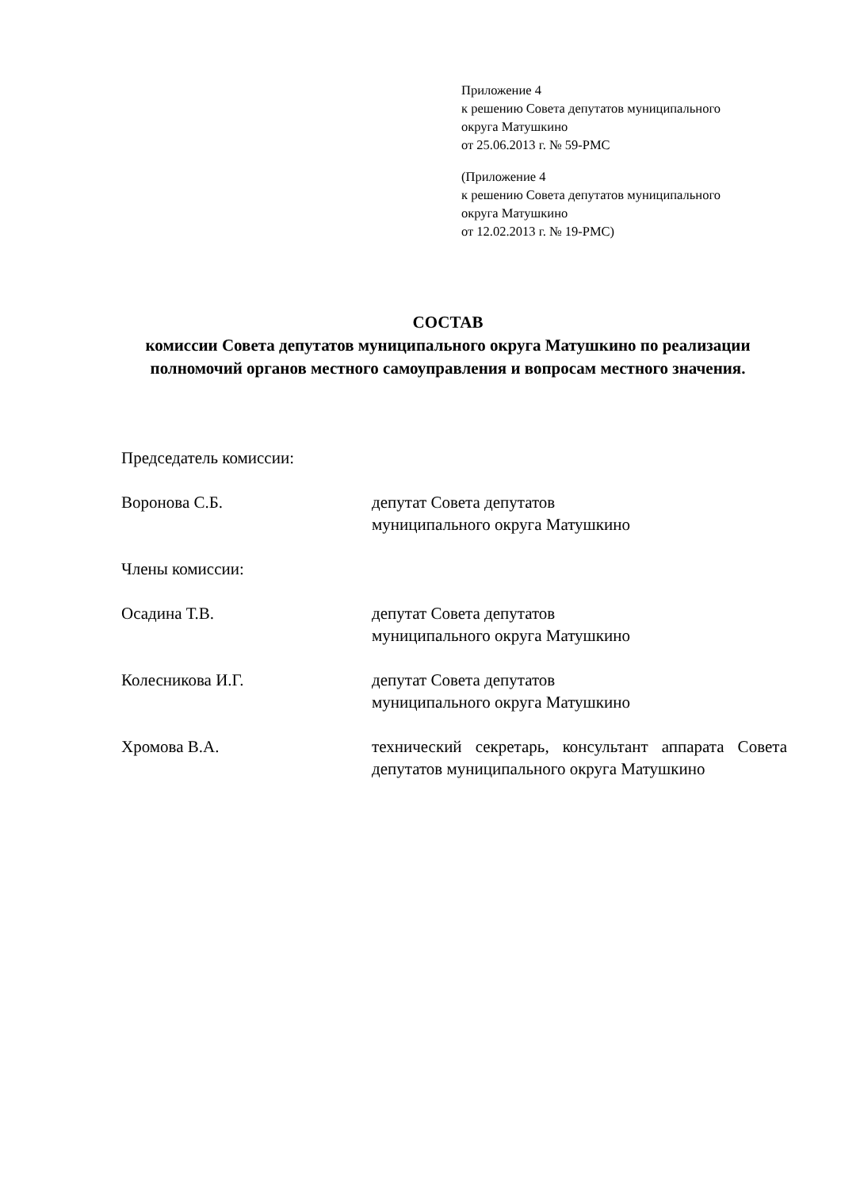Приложение 4
к решению Совета депутатов муниципального
округа Матушкино
от 25.06.2013 г. № 59-РМС
(Приложение 4
к решению Совета депутатов муниципального
округа Матушкино
от 12.02.2013 г. № 19-РМС)
СОСТАВ
комиссии Совета депутатов муниципального округа Матушкино по реализации полномочий органов местного самоуправления и вопросам местного значения.
Председатель комиссии:
Воронова С.Б. депутат Совета депутатов
муниципального округа Матушкино
Члены комиссии:
Осадина Т.В. депутат Совета депутатов
муниципального округа Матушкино
Колесникова И.Г. депутат Совета депутатов
муниципального округа Матушкино
Хромова В.А. технический секретарь, консультант аппарата Совета депутатов муниципального округа Матушкино